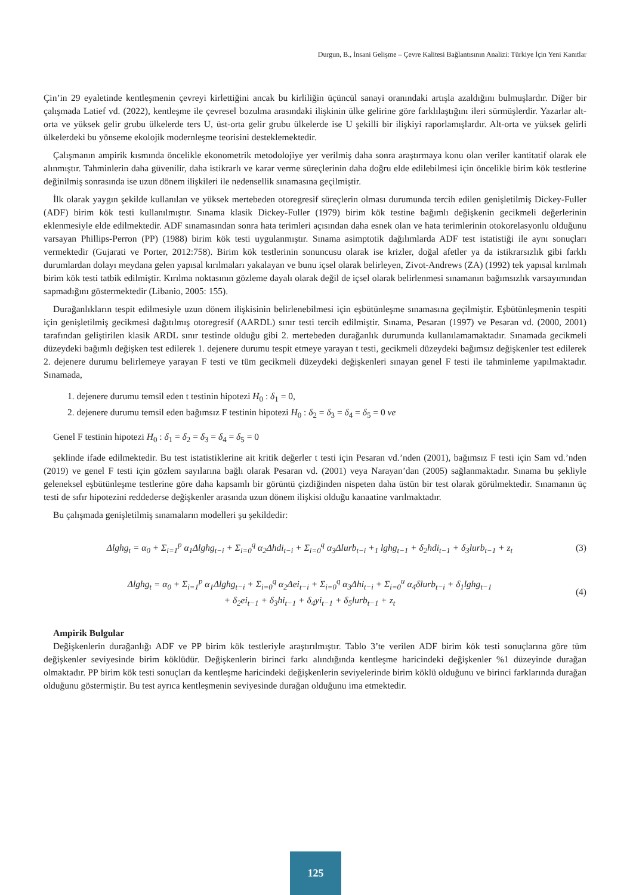Durgun, B., İnsani Gelişme – Çevre Kalitesi Bağlantısının Analizi: Türkiye İçin Yeni Kanıtlar
Çin’in 29 eyaletinde kentleşmenin çevreyi kirlettiğini ancak bu kirliliğin üçüncül sanayi oranındaki artışla azaldığını bulmuşlardır. Diğer bir çalışmada Latief vd. (2022), kentleşme ile çevresel bozulma arasındaki ilişkinin ülke gelirine göre farklılaştığını ileri sürmüşlerdir. Yazarlar alt-orta ve yüksek gelir grubu ülkelerde ters U, üst-orta gelir grubu ülkelerde ise U şekilli bir ilişkiyi raporlamışlardır. Alt-orta ve yüksek gelirli ülkelerdeki bu yönseme ekolojik modernleşme teorisini desteklemektedir.
Çalışmanın ampirik kısmında öncelikle ekonometrik metodolojiye yer verilmiş daha sonra araştırmaya konu olan veriler kantitatif olarak ele alınmıştır. Tahminlerin daha güvenilir, daha istikrarlı ve karar verme süreçlerinin daha doğru elde edilebilmesi için öncelikle birim kök testlerine değinilmiş sonrasında ise uzun dönem ilişkileri ile nedensellik sınamasına geçilmiştir.
İlk olarak yaygın şekilde kullanılan ve yüksek mertebeden otoregresif süreçlerin olması durumunda tercih edilen genişletilmiş Dickey-Fuller (ADF) birim kök testi kullanılmıştır. Sınama klasik Dickey-Fuller (1979) birim kök testine bağımlı değişkenin gecikmeli değerlerinin eklenmesiyle elde edilmektedir. ADF sınamasından sonra hata terimleri açısından daha esnek olan ve hata terimlerinin otokorelasyonlu olduğunu varsayan Phillips-Perron (PP) (1988) birim kök testi uygulanmıştır. Sınama asimptotik dağılımlarda ADF test istatistiği ile aynı sonuçları vermektedir (Gujarati ve Porter, 2012:758). Birim kök testlerinin sonuncusu olarak ise krizler, doğal afetler ya da istikrarsızlık gibi farklı durumlardan dolayı meydana gelen yapısal kırılmaları yakalayan ve bunu içsel olarak belirleyen, Zivot-Andrews (ZA) (1992) tek yapısal kırılmalı birim kök testi tatbik edilmiştir. Kırılma noktasının gözleme dayalı olarak değil de içsel olarak belirlenmesi sınamanın bağımsızlık varsayımından sapmadığını göstermektedir (Libanio, 2005: 155).
Durağanlıkların tespit edilmesiyle uzun dönem ilişkisinin belirlenebilmesi için eşbütünleşme sınamasına geçilmiştir. Eşbütünleşmenin tespiti için genişletilmiş gecikmesi dağıtılmış otoregresif (AARDL) sınır testi tercih edilmiştir. Sınama, Pesaran (1997) ve Pesaran vd. (2000, 2001) tarafından geliştirilen klasik ARDL sınır testinde olduğu gibi 2. mertebeden durağanlık durumunda kullanılamamaktadır. Sınamada gecikmeli düzeydeki bağımlı değişken test edilerek 1. dejenere durumu tespit etmeye yarayan t testi, gecikmeli düzeydeki bağımsız değişkenler test edilerek 2. dejenere durumu belirlemeye yarayan F testi ve tüm gecikmeli düzeydeki değişkenleri sınayan genel F testi ile tahminleme yapılmaktadır. Sınamada,
1. dejenere durumu temsil eden t testinin hipotezi H<sub>0</sub> : δ<sub>1</sub> = 0,
2. dejenere durumu temsil eden bağımsız F testinin hipotezi H<sub>0</sub> : δ<sub>2</sub> = δ<sub>3</sub> = δ<sub>4</sub> = δ<sub>5</sub> = 0 ve
Genel F testinin hipotezi H<sub>0</sub> : δ<sub>1</sub> = δ<sub>2</sub> = δ<sub>3</sub> = δ<sub>4</sub> = δ<sub>5</sub> = 0
şeklinde ifade edilmektedir. Bu test istatistiklerine ait kritik değerler t testi için Pesaran vd.’nden (2001), bağımsız F testi için Sam vd.’nden (2019) ve genel F testi için gözlem sayılarına bağlı olarak Pesaran vd. (2001) veya Narayan’dan (2005) sağlanmaktadır. Sınama bu şekliyle geleneksel eşbütünleşme testlerine göre daha kapsamlı bir görüntü çizdiğinden nispeten daha üstün bir test olarak görülmektedir. Sınamanın üç testi de sıfır hipotezini reddederse değişkenler arasında uzun dönem ilişkisi olduğu kanaatine varılmaktadır.
Bu çalışmada genişletilmiş sınamaların modelleri şu şekildedir:
Δlghg<sub>t</sub> = α<sub>0</sub> + Σ<sub>i=1</sub><sup>p</sup> α<sub>1</sub>Δlghg<sub>t−i</sub> + Σ<sub>i=0</sub><sup>q</sup> α<sub>2</sub>Δhdi<sub>t−i</sub> + Σ<sub>i=0</sub><sup>q</sup> α<sub>3</sub>Δlurb<sub>t−i</sub> +<sub>1</sub> lghg<sub>t−1</sub> + δ<sub>2</sub>hdi<sub>t−1</sub> + δ<sub>3</sub>lurb<sub>t−1</sub> + z<sub>t</sub>
(3)
Δlghg<sub>t</sub> = α<sub>0</sub> + Σ<sub>i=1</sub><sup>p</sup> α<sub>1</sub>Δlghg<sub>t−i</sub> + Σ<sub>i=0</sub><sup>q</sup> α<sub>2</sub>Δei<sub>t−i</sub> + Σ<sub>i=0</sub><sup>q</sup> α<sub>3</sub>Δhi<sub>t−i</sub> + Σ<sub>i=0</sub><sup>u</sup> α<sub>4</sub>δlurb<sub>t−i</sub> + δ<sub>1</sub>lghg<sub>t−1</sub>
+ δ<sub>2</sub>ei<sub>t−1</sub> + δ<sub>3</sub>hi<sub>t−1</sub> + δ<sub>4</sub>yi<sub>t−1</sub> + δ<sub>5</sub>lurb<sub>t−1</sub> + z<sub>t</sub>
(4)
Ampirik Bulgular
Değişkenlerin durağanlığı ADF ve PP birim kök testleriyle araştırılmıştır. Tablo 3’te verilen ADF birim kök testi sonuçlarına göre tüm değişkenler seviyesinde birim köklüdür. Değişkenlerin birinci farkı alındığında kentleşme haricindeki değişkenler %1 düzeyinde durağan olmaktadır. PP birim kök testi sonuçları da kentleşme haricindeki değişkenlerin seviyelerinde birim köklü olduğunu ve birinci farklarında durağan olduğunu göstermiştir. Bu test ayrıca kentleşmenin seviyesinde durağan olduğunu ima etmektedir.
125